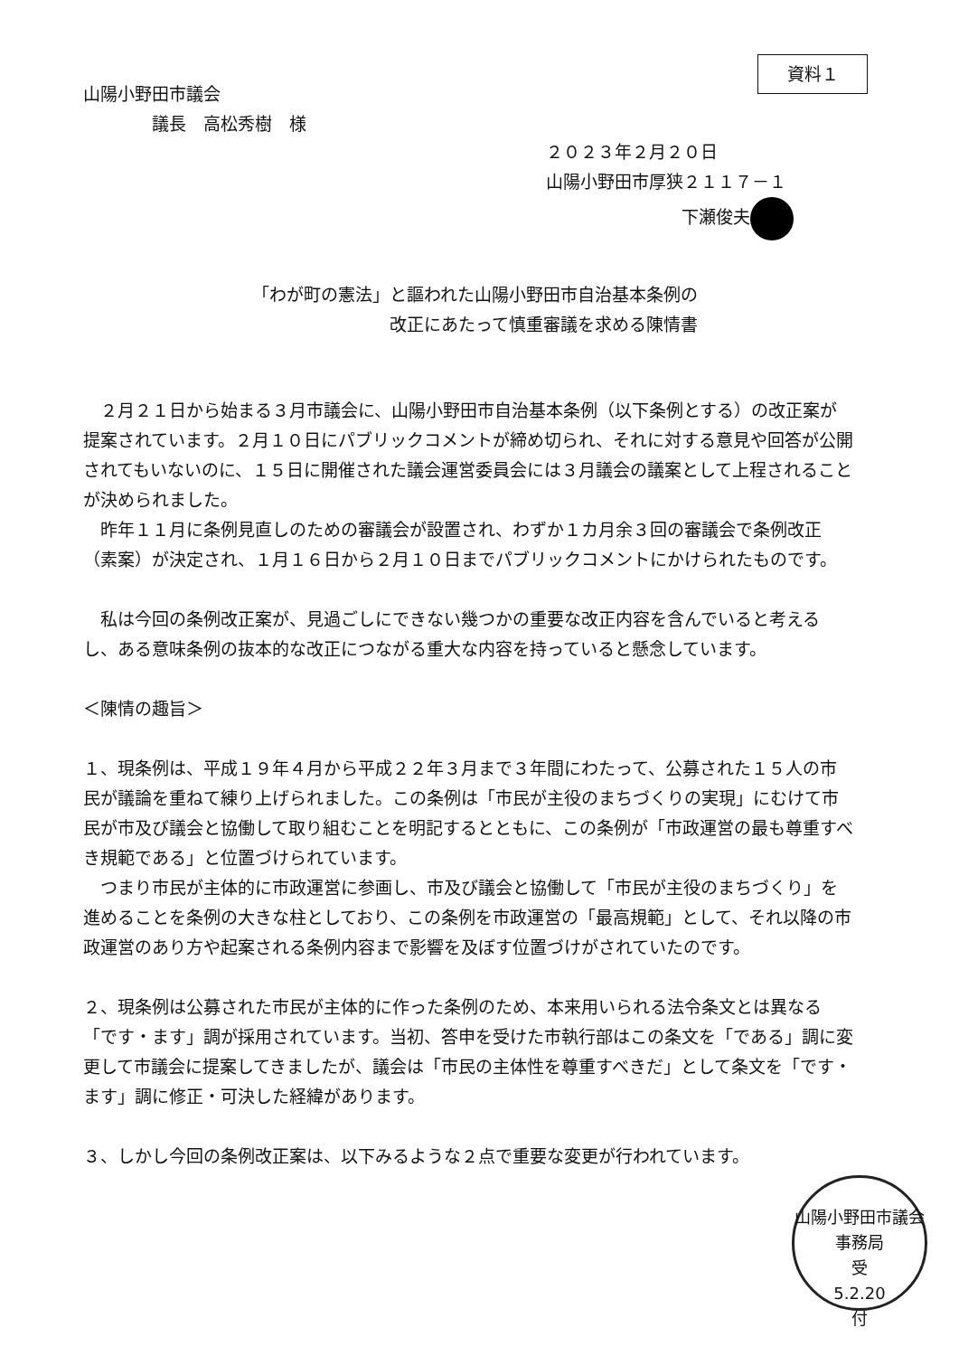資料１
山陽小野田市議会
　　　　議長　高松秀樹　様
２０２３年２月２０日
山陽小野田市厚狭２１１７－１
下瀬俊夫
「わが町の憲法」と謳われた山陽小野田市自治基本条例の
改正にあたって慎重審議を求める陳情書
　２月２１日から始まる３月市議会に、山陽小野田市自治基本条例（以下条例とする）の改正案が提案されています。２月１０日にパブリックコメントが締め切られ、それに対する意見や回答が公開されてもいないのに、１５日に開催された議会運営委員会には３月議会の議案として上程されることが決められました。
　昨年１１月に条例見直しのための審議会が設置され、わずか１カ月余３回の審議会で条例改正（素案）が決定され、１月１６日から２月１０日までパブリックコメントにかけられたものです。
　私は今回の条例改正案が、見過ごしにできない幾つかの重要な改正内容を含んでいると考えるし、ある意味条例の抜本的な改正につながる重大な内容を持っていると懸念しています。
＜陳情の趣旨＞
１、現条例は、平成１９年４月から平成２２年３月まで３年間にわたって、公募された１５人の市民が議論を重ねて練り上げられました。この条例は「市民が主役のまちづくりの実現」にむけて市民が市及び議会と協働して取り組むことを明記するとともに、この条例が「市政運営の最も尊重すべき規範である」と位置づけられています。
　つまり市民が主体的に市政運営に参画し、市及び議会と協働して「市民が主役のまちづくり」を進めることを条例の大きな柱としており、この条例を市政運営の「最高規範」として、それ以降の市政運営のあり方や起案される条例内容まで影響を及ぼす位置づけがされていたのです。
２、現条例は公募された市民が主体的に作った条例のため、本来用いられる法令条文とは異なる「です・ます」調が採用されています。当初、答申を受けた市執行部はこの条文を「である」調に変更して市議会に提案してきましたが、議会は「市民の主体性を尊重すべきだ」として条文を「です・ます」調に修正・可決した経緯があります。
３、しかし今回の条例改正案は、以下みるような２点で重要な変更が行われています。
山陽小野田市議会事務局
受
5.2.20
付